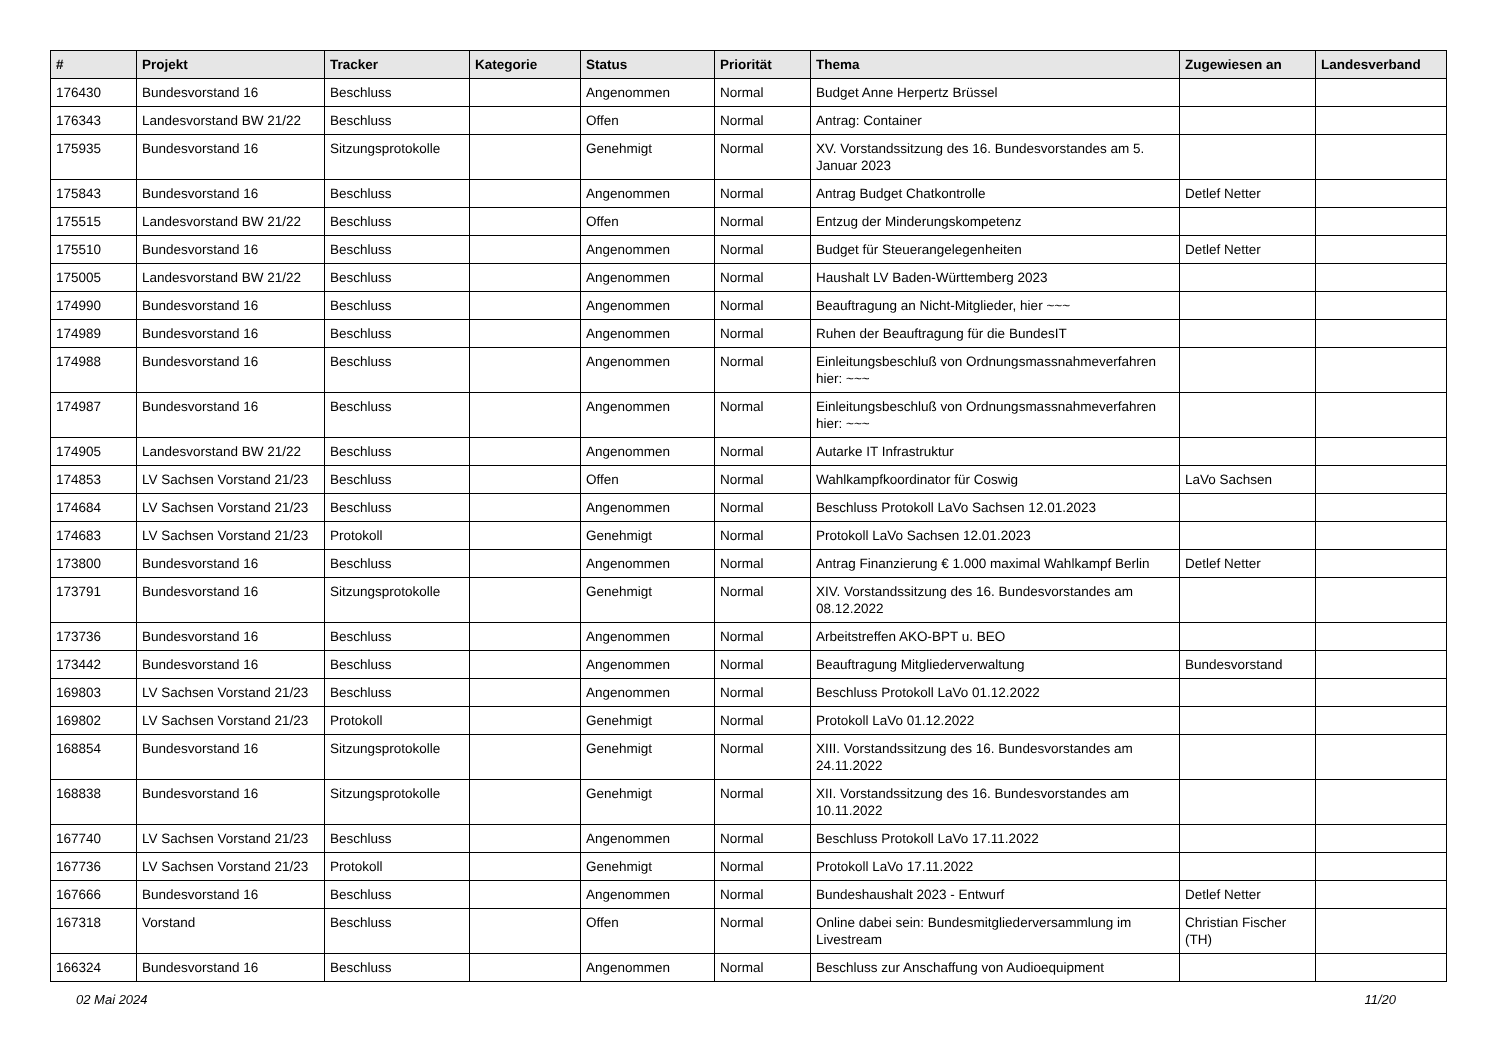| # | Projekt | Tracker | Kategorie | Status | Priorität | Thema | Zugewiesen an | Landesverband |
| --- | --- | --- | --- | --- | --- | --- | --- | --- |
| 176430 | Bundesvorstand 16 | Beschluss | | Angenommen | Normal | Budget Anne Herpertz Brüssel | | |
| 176343 | Landesvorstand BW 21/22 | Beschluss | | Offen | Normal | Antrag: Container | | |
| 175935 | Bundesvorstand 16 | Sitzungsprotokolle | | Genehmigt | Normal | XV. Vorstandssitzung des 16. Bundesvorstandes am 5. Januar 2023 | | |
| 175843 | Bundesvorstand 16 | Beschluss | | Angenommen | Normal | Antrag Budget Chatkontrolle | Detlef Netter | |
| 175515 | Landesvorstand BW 21/22 | Beschluss | | Offen | Normal | Entzug der Minderungskompetenz | | |
| 175510 | Bundesvorstand 16 | Beschluss | | Angenommen | Normal | Budget für Steuerangelegenheiten | Detlef Netter | |
| 175005 | Landesvorstand BW 21/22 | Beschluss | | Angenommen | Normal | Haushalt LV Baden-Württemberg 2023 | | |
| 174990 | Bundesvorstand 16 | Beschluss | | Angenommen | Normal | Beauftragung an Nicht-Mitglieder, hier ~~~ | | |
| 174989 | Bundesvorstand 16 | Beschluss | | Angenommen | Normal | Ruhen der Beauftragung für die BundesIT | | |
| 174988 | Bundesvorstand 16 | Beschluss | | Angenommen | Normal | Einleitungsbeschluß von Ordnungsmassnahmeverfahren hier: ~~~ | | |
| 174987 | Bundesvorstand 16 | Beschluss | | Angenommen | Normal | Einleitungsbeschluß von Ordnungsmassnahmeverfahren hier: ~~~ | | |
| 174905 | Landesvorstand BW 21/22 | Beschluss | | Angenommen | Normal | Autarke IT Infrastruktur | | |
| 174853 | LV Sachsen Vorstand 21/23 | Beschluss | | Offen | Normal | Wahlkampfkoordinator für Coswig | LaVo Sachsen | |
| 174684 | LV Sachsen Vorstand 21/23 | Beschluss | | Angenommen | Normal | Beschluss Protokoll LaVo Sachsen 12.01.2023 | | |
| 174683 | LV Sachsen Vorstand 21/23 | Protokoll | | Genehmigt | Normal | Protokoll LaVo Sachsen 12.01.2023 | | |
| 173800 | Bundesvorstand 16 | Beschluss | | Angenommen | Normal | Antrag Finanzierung € 1.000 maximal Wahlkampf Berlin | Detlef Netter | |
| 173791 | Bundesvorstand 16 | Sitzungsprotokolle | | Genehmigt | Normal | XIV. Vorstandssitzung des 16. Bundesvorstandes am 08.12.2022 | | |
| 173736 | Bundesvorstand 16 | Beschluss | | Angenommen | Normal | Arbeitstreffen AKO-BPT u. BEO | | |
| 173442 | Bundesvorstand 16 | Beschluss | | Angenommen | Normal | Beauftragung Mitgliederverwaltung | Bundesvorstand | |
| 169803 | LV Sachsen Vorstand 21/23 | Beschluss | | Angenommen | Normal | Beschluss Protokoll LaVo 01.12.2022 | | |
| 169802 | LV Sachsen Vorstand 21/23 | Protokoll | | Genehmigt | Normal | Protokoll LaVo 01.12.2022 | | |
| 168854 | Bundesvorstand 16 | Sitzungsprotokolle | | Genehmigt | Normal | XIII. Vorstandssitzung des 16. Bundesvorstandes am 24.11.2022 | | |
| 168838 | Bundesvorstand 16 | Sitzungsprotokolle | | Genehmigt | Normal | XII. Vorstandssitzung des 16. Bundesvorstandes am 10.11.2022 | | |
| 167740 | LV Sachsen Vorstand 21/23 | Beschluss | | Angenommen | Normal | Beschluss Protokoll LaVo 17.11.2022 | | |
| 167736 | LV Sachsen Vorstand 21/23 | Protokoll | | Genehmigt | Normal | Protokoll LaVo 17.11.2022 | | |
| 167666 | Bundesvorstand 16 | Beschluss | | Angenommen | Normal | Bundeshaushalt 2023 - Entwurf | Detlef Netter | |
| 167318 | Vorstand | Beschluss | | Offen | Normal | Online dabei sein: Bundesmitgliederversammlung im Livestream | Christian Fischer (TH) | |
| 166324 | Bundesvorstand 16 | Beschluss | | Angenommen | Normal | Beschluss zur Anschaffung von Audioequipment | | |
02 Mai 2024 11/20